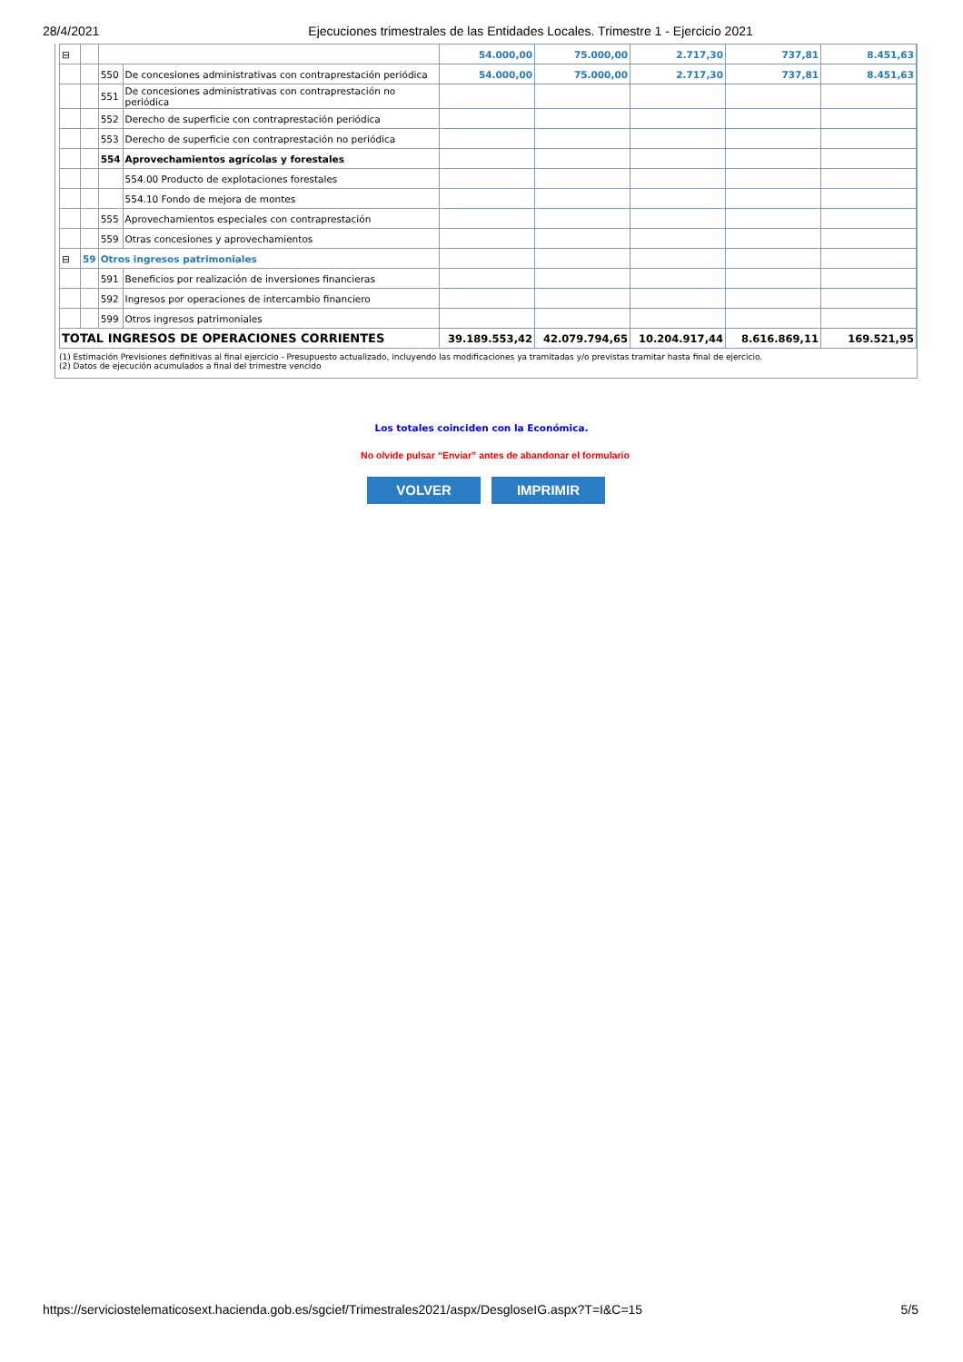28/4/2021 Ejecuciones trimestrales de las Entidades Locales. Trimestre 1 - Ejercicio 2021
| ⊟ | | | | 54.000,00 | 75.000,00 | 2.717,30 | 737,81 | 8.451,63 |
| | | 550 | De concesiones administrativas con contraprestación periódica | 54.000,00 | 75.000,00 | 2.717,30 | 737,81 | 8.451,63 |
| | | 551 | De concesiones administrativas con contraprestación no periódica | | | | | |
| | | 552 | Derecho de superficie con contraprestación periódica | | | | | |
| | | 553 | Derecho de superficie con contraprestación no periódica | | | | | |
| | | 554 | Aprovechamientos agrícolas y forestales | | | | | |
| | | | 554.00 Producto de explotaciones forestales | | | | | |
| | | | 554.10 Fondo de mejora de montes | | | | | |
| | | 555 | Aprovechamientos especiales con contraprestación | | | | | |
| | | 559 | Otras concesiones y aprovechamientos | | | | | |
| ⊟ | 59 | Otros ingresos patrimoniales | | | | | | |
| | | 591 | Beneficios por realización de inversiones financieras | | | | | |
| | | 592 | Ingresos por operaciones de intercambio financiero | | | | | |
| | | 599 | Otros ingresos patrimoniales | | | | | |
| TOTAL INGRESOS DE OPERACIONES CORRIENTES | | | | 39.189.553,42 | 42.079.794,65 | 10.204.917,44 | 8.616.869,11 | 169.521,95 |
(1) Estimación Previsiones definitivas al final ejercicio - Presupuesto actualizado, incluyendo las modificaciones ya tramitadas y/o previstas tramitar hasta final de ejercicio.
(2) Datos de ejecución acumulados a final del trimestre vencido
Los totales coinciden con la Económica.
No olvide pulsar “Enviar” antes de abandonar el formulario
VOLVER IMPRIMIR
https://serviciostelematicosext.hacienda.gob.es/sgcief/Trimestrales2021/aspx/DesgloseIG.aspx?T=I&C=15 5/5